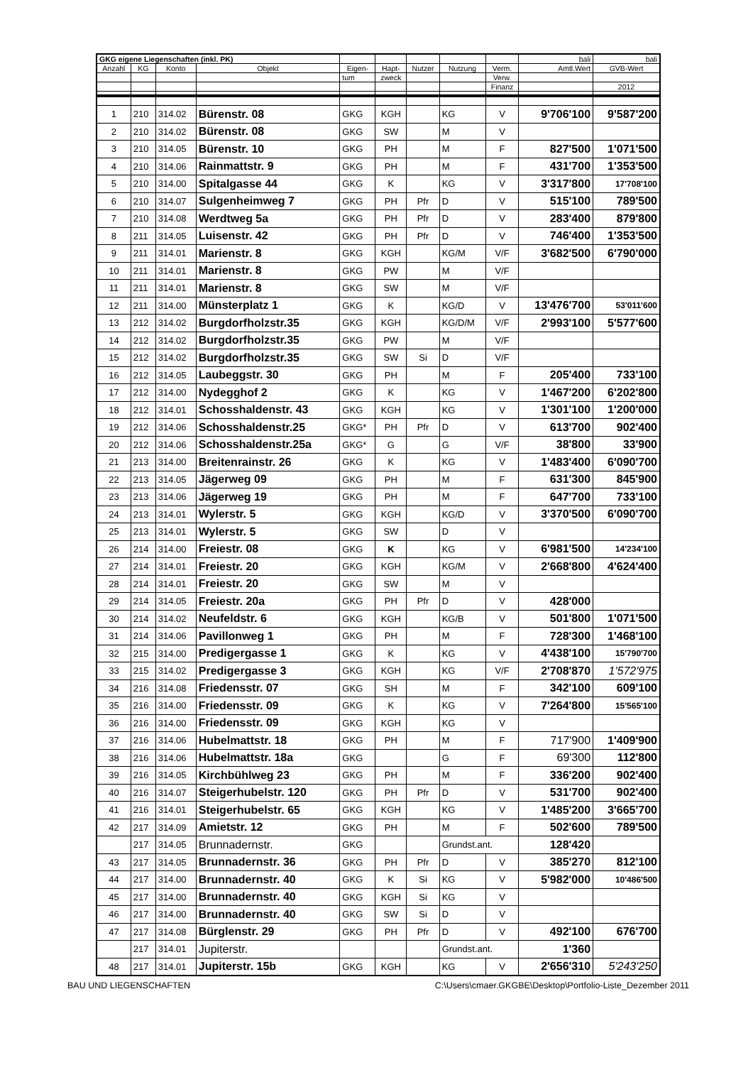| GKG eigene Liegenschaften (inkl. PK) | | | | | | | | | bali | bali |
| Anzahl | KG | Konto | Objekt | Eigen- | Hapt- | Nutzer | Nutzung | Verm. | Amtl.Wert | GVB-Wert |
| | | | | tum | zweck | | | Verw. | | |
| | | | | | | | | Finanz | | 2012 |
| 1 | 210 | 314.02 | Bürenstr. 08 | GKG | KGH | | KG | V | 9'706'100 | 9'587'200 |
| 2 | 210 | 314.02 | Bürenstr. 08 | GKG | SW | | M | V | | |
| 3 | 210 | 314.05 | Bürenstr. 10 | GKG | PH | | M | F | 827'500 | 1'071'500 |
| 4 | 210 | 314.06 | Rainmattstr. 9 | GKG | PH | | M | F | 431'700 | 1'353'500 |
| 5 | 210 | 314.00 | Spitalgasse 44 | GKG | K | | KG | V | 3'317'800 | 17'708'100 |
| 6 | 210 | 314.07 | Sulgenheimweg 7 | GKG | PH | Pfr | D | V | 515'100 | 789'500 |
| 7 | 210 | 314.08 | Werdtweg 5a | GKG | PH | Pfr | D | V | 283'400 | 879'800 |
| 8 | 211 | 314.05 | Luisenstr. 42 | GKG | PH | Pfr | D | V | 746'400 | 1'353'500 |
| 9 | 211 | 314.01 | Marienstr. 8 | GKG | KGH | | KG/M | V/F | 3'682'500 | 6'790'000 |
| 10 | 211 | 314.01 | Marienstr. 8 | GKG | PW | | M | V/F | | |
| 11 | 211 | 314.01 | Marienstr. 8 | GKG | SW | | M | V/F | | |
| 12 | 211 | 314.00 | Münsterplatz 1 | GKG | K | | KG/D | V | 13'476'700 | 53'011'600 |
| 13 | 212 | 314.02 | Burgdorfholzstr.35 | GKG | KGH | | KG/D/M | V/F | 2'993'100 | 5'577'600 |
| 14 | 212 | 314.02 | Burgdorfholzstr.35 | GKG | PW | | M | V/F | | |
| 15 | 212 | 314.02 | Burgdorfholzstr.35 | GKG | SW | Si | D | V/F | | |
| 16 | 212 | 314.05 | Laubeggstr. 30 | GKG | PH | | M | F | 205'400 | 733'100 |
| 17 | 212 | 314.00 | Nydegghof 2 | GKG | K | | KG | V | 1'467'200 | 6'202'800 |
| 18 | 212 | 314.01 | Schosshaldenstr. 43 | GKG | KGH | | KG | V | 1'301'100 | 1'200'000 |
| 19 | 212 | 314.06 | Schosshaldenstr.25 | GKG* | PH | Pfr | D | V | 613'700 | 902'400 |
| 20 | 212 | 314.06 | Schosshaldenstr.25a | GKG* | G | | G | V/F | 38'800 | 33'900 |
| 21 | 213 | 314.00 | Breitenrainstr. 26 | GKG | K | | KG | V | 1'483'400 | 6'090'700 |
| 22 | 213 | 314.05 | Jägerweg 09 | GKG | PH | | M | F | 631'300 | 845'900 |
| 23 | 213 | 314.06 | Jägerweg 19 | GKG | PH | | M | F | 647'700 | 733'100 |
| 24 | 213 | 314.01 | Wylerstr. 5 | GKG | KGH | | KG/D | V | 3'370'500 | 6'090'700 |
| 25 | 213 | 314.01 | Wylerstr. 5 | GKG | SW | | D | V | | |
| 26 | 214 | 314.00 | Freiestr. 08 | GKG | K | | KG | V | 6'981'500 | 14'234'100 |
| 27 | 214 | 314.01 | Freiestr. 20 | GKG | KGH | | KG/M | V | 2'668'800 | 4'624'400 |
| 28 | 214 | 314.01 | Freiestr. 20 | GKG | SW | | M | V | | |
| 29 | 214 | 314.05 | Freiestr. 20a | GKG | PH | Pfr | D | V | 428'000 | |
| 30 | 214 | 314.02 | Neufeldstr. 6 | GKG | KGH | | KG/B | V | 501'800 | 1'071'500 |
| 31 | 214 | 314.06 | Pavillonweg 1 | GKG | PH | | M | F | 728'300 | 1'468'100 |
| 32 | 215 | 314.00 | Predigergasse 1 | GKG | K | | KG | V | 4'438'100 | 15'790'700 |
| 33 | 215 | 314.02 | Predigergasse 3 | GKG | KGH | | KG | V/F | 2'708'870 | 1'572'975 |
| 34 | 216 | 314.08 | Friedensstr. 07 | GKG | SH | | M | F | 342'100 | 609'100 |
| 35 | 216 | 314.00 | Friedensstr. 09 | GKG | K | | KG | V | 7'264'800 | 15'565'100 |
| 36 | 216 | 314.00 | Friedensstr. 09 | GKG | KGH | | KG | V | | |
| 37 | 216 | 314.06 | Hubelmattstr. 18 | GKG | PH | | M | F | 717'900 | 1'409'900 |
| 38 | 216 | 314.06 | Hubelmattstr. 18a | GKG | | | G | F | 69'300 | 112'800 |
| 39 | 216 | 314.05 | Kirchbühlweg 23 | GKG | PH | | M | F | 336'200 | 902'400 |
| 40 | 216 | 314.07 | Steigerhubelstr. 120 | GKG | PH | Pfr | D | V | 531'700 | 902'400 |
| 41 | 216 | 314.01 | Steigerhubelstr. 65 | GKG | KGH | | KG | V | 1'485'200 | 3'665'700 |
| 42 | 217 | 314.09 | Amietstr. 12 | GKG | PH | | M | F | 502'600 | 789'500 |
| | 217 | 314.05 | Brunnadernstr. | GKG | | | Grundst.ant. | | 128'420 | |
| 43 | 217 | 314.05 | Brunnadernstr. 36 | GKG | PH | Pfr | D | V | 385'270 | 812'100 |
| 44 | 217 | 314.00 | Brunnadernstr. 40 | GKG | K | Si | KG | V | 5'982'000 | 10'486'500 |
| 45 | 217 | 314.00 | Brunnadernstr. 40 | GKG | KGH | Si | KG | V | | |
| 46 | 217 | 314.00 | Brunnadernstr. 40 | GKG | SW | Si | D | V | | |
| 47 | 217 | 314.08 | Bürglenstr. 29 | GKG | PH | Pfr | D | V | 492'100 | 676'700 |
| | 217 | 314.01 | Jupiterstr. | | | | Grundst.ant. | | 1'360 | |
| 48 | 217 | 314.01 | Jupiterstr. 15b | GKG | KGH | | KG | V | 2'656'310 | 5'243'250 |
BAU UND LIEGENSCHAFTEN C:\Users\cmaer.GKGBE\Desktop\Portfolio-Liste_Dezember 2011